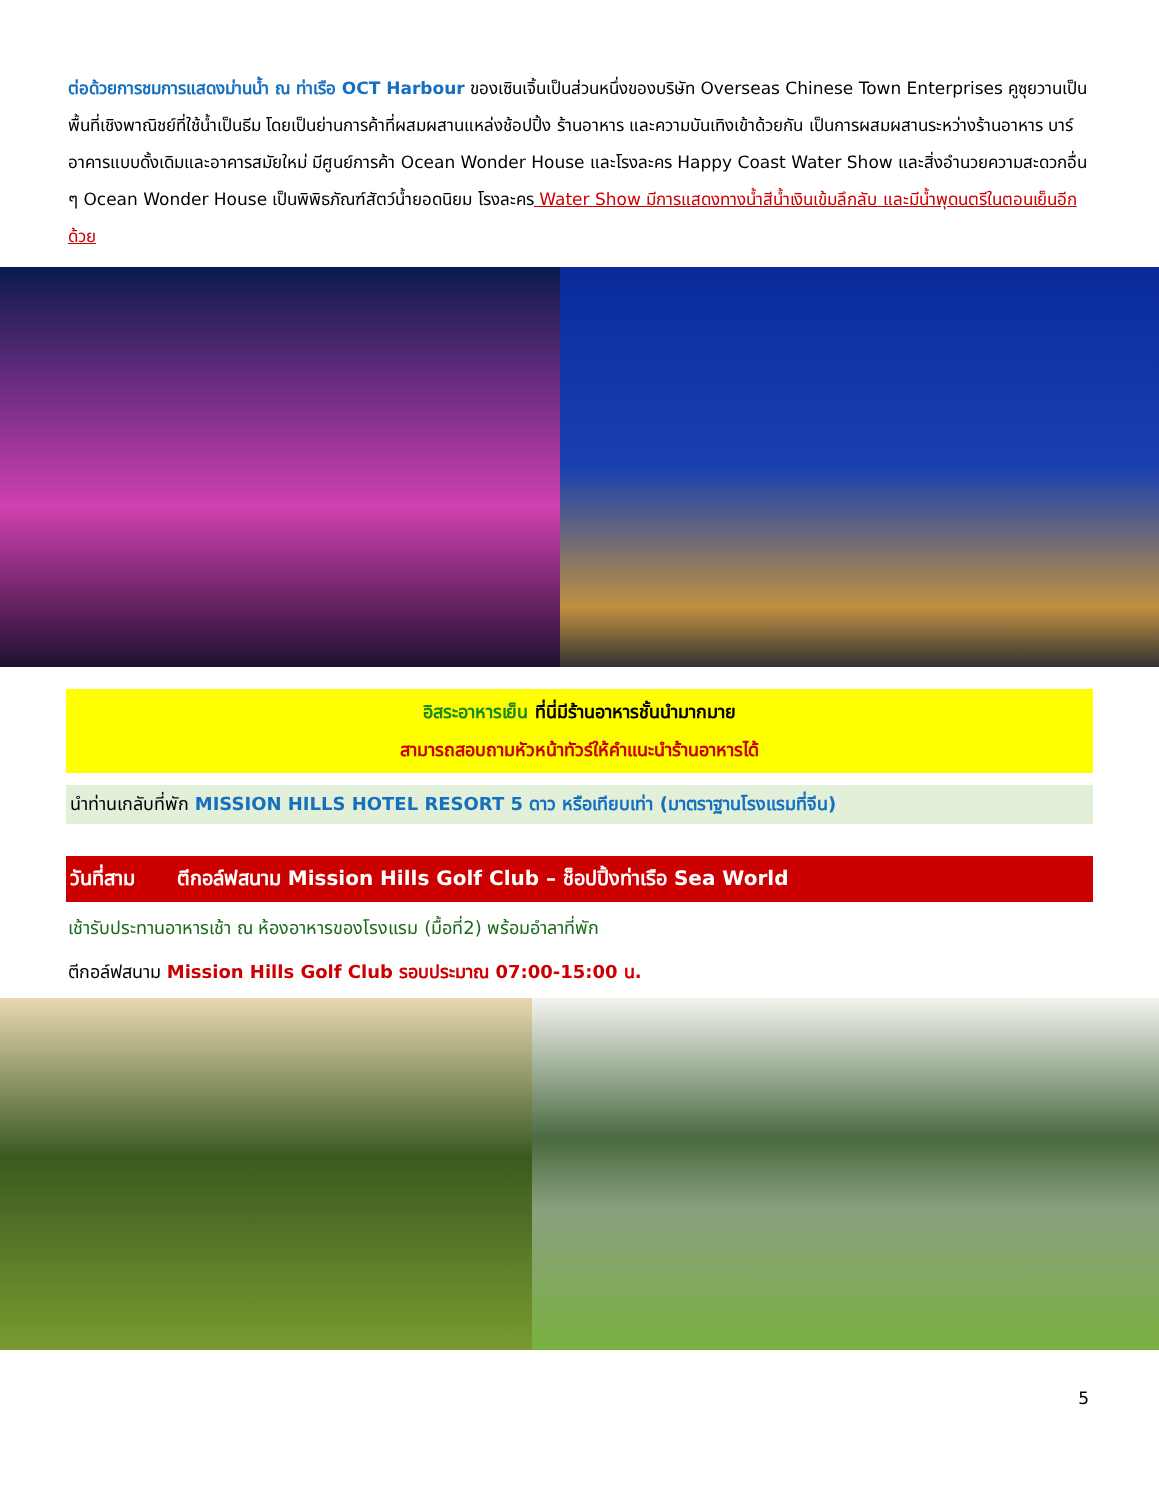ต่อด้วยการชมการแสดงม่านน้ำ ณ ท่าเรือ OCT Harbour ของเซินเจิ้นเป็นส่วนหนึ่งของบริษัท Overseas Chinese Town Enterprises คูซุยวานเป็นพื้นที่เชิงพาณิชย์ที่ใช้น้ำเป็นธีม โดยเป็นย่านการค้าที่ผสมผสานแหล่งช้อปปิ้ง ร้านอาหาร และความบันเทิงเข้าด้วยกัน เป็นการผสมผสานระหว่างร้านอาหาร บาร์ อาคารแบบดั้งเดิมและอาคารสมัยใหม่ มีศูนย์การค้า Ocean Wonder House และโรงละคร Happy Coast Water Show และสิ่งอำนวยความสะดวกอื่น ๆ Ocean Wonder House เป็นพิพิธภัณฑ์สัตว์น้ำยอดนิยม โรงละคร Water Show มีการแสดงทางน้ำสีน้ำเงินเข้มลึกลับ และมีน้ำพุดนตรีในตอนเย็นอีกด้วย
อิสระอาหารเย็น ที่นี่มีร้านอาหารชั้นนำมากมาย
สามารถสอบถามหัวหน้าทัวร์ให้คำแนะนำร้านอาหารได้
นำท่านเกลับที่พัก MISSION HILLS HOTEL RESORT 5 ดาว หรือเทียบเท่า (มาตราฐานโรงแรมที่จีน)
วันที่สาม ตีกอล์ฟสนาม Mission Hills Golf Club – ช็อปปิ้งท่าเรือ Sea World
เช้ารับประทานอาหารเช้า ณ ห้องอาหารของโรงแรม (มื้อที่2) พร้อมอำลาที่พัก
ตีกอล์ฟสนาม Mission Hills Golf Club รอบประมาณ 07:00-15:00 น.
5